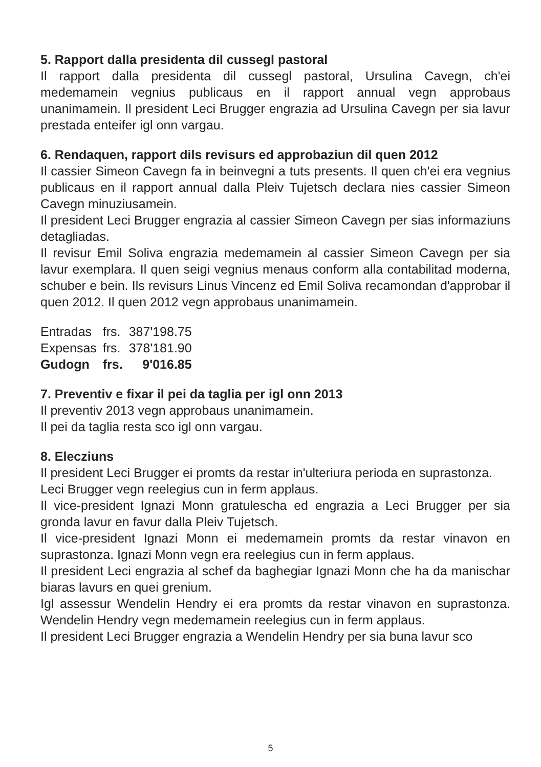5. Rapport dalla presidenta dil cussegl pastoral
Il rapport dalla presidenta dil cussegl pastoral, Ursulina Cavegn, ch'ei medemamein vegnius publicaus en il rapport annual vegn approbaus unanimamein. Il president Leci Brugger engrazia ad Ursulina Cavegn per sia lavur prestada enteifer igl onn vargau.
6. Rendaquen, rapport dils revisurs ed approbaziun dil quen 2012
Il cassier Simeon Cavegn fa in beinvegni a tuts presents. Il quen ch'ei era vegnius publicaus en il rapport annual dalla Pleiv Tujetsch declara nies cassier Simeon Cavegn minuziusamein.
Il president Leci Brugger engrazia al cassier Simeon Cavegn per sias informaziuns detagliadas.
Il revisur Emil Soliva engrazia medemamein al cassier Simeon Cavegn per sia lavur exemplara. Il quen seigi vegnius menaus conform alla contabilitad moderna, schuber e bein. Ils revisurs Linus Vincenz ed Emil Soliva recamondan d'approbar il quen 2012. Il quen 2012 vegn approbaus unanimamein.
| Entradas | frs. | 387'198.75 |
| Expensas | frs. | 378'181.90 |
| Gudogn | frs. | 9'016.85 |
7. Preventiv e fixar il pei da taglia per igl onn 2013
Il preventiv 2013 vegn approbaus unanimamein.
Il pei da taglia resta sco igl onn vargau.
8. Elecziuns
Il president Leci Brugger ei promts da restar in'ulteriura perioda en suprastonza.
Leci Brugger vegn reelegius cun in ferm applaus.
Il vice-president Ignazi Monn gratulescha ed engrazia a Leci Brugger per sia gronda lavur en favur dalla Pleiv Tujetsch.
Il vice-president Ignazi Monn ei medemamein promts da restar vinavon en suprastonza. Ignazi Monn vegn era reelegius cun in ferm applaus.
Il president Leci engrazia al schef da baghegiar Ignazi Monn che ha da manischar biaras lavurs en quei grenium.
Igl assessur Wendelin Hendry ei era promts da restar vinavon en suprastonza. Wendelin Hendry vegn medemamein reelegius cun in ferm applaus.
Il president Leci Brugger engrazia a Wendelin Hendry per sia buna lavur sco
5